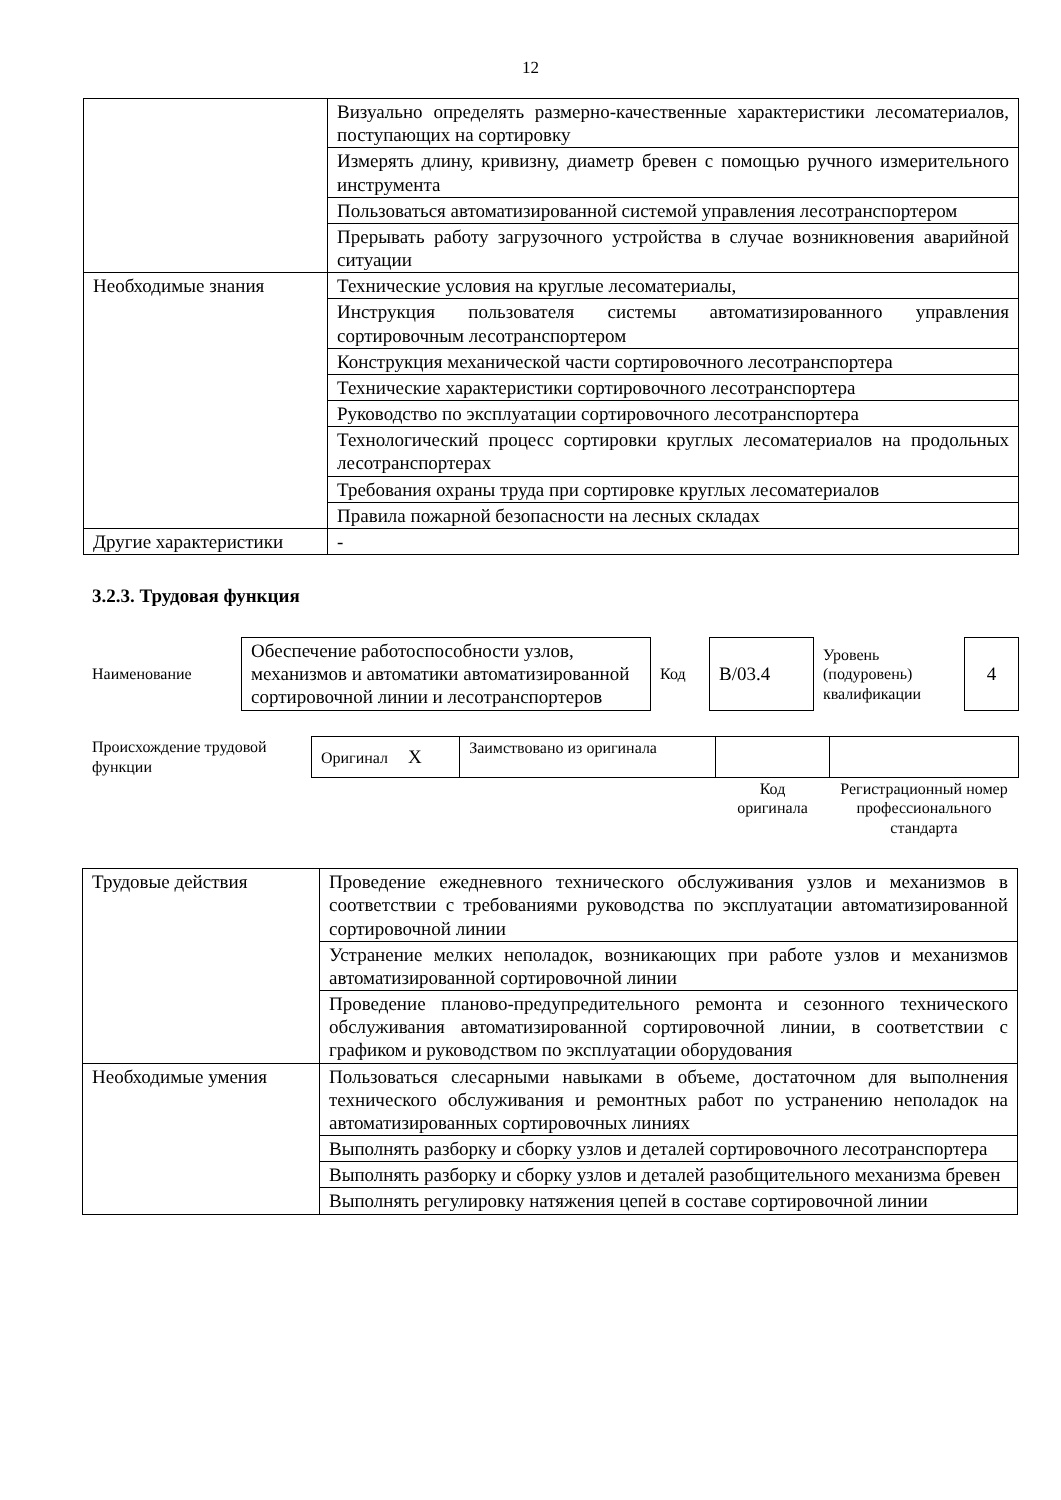12
| | Визуально определять размерно-качественные характеристики лесоматериалов, поступающих на сортировку |
| | Измерять длину, кривизну, диаметр бревен с помощью ручного измерительного инструмента |
| | Пользоваться автоматизированной системой управления лесотранспортером |
| | Прерывать работу загрузочного устройства в случае возникновения аварийной ситуации |
| Необходимые знания | Технические условия на круглые лесоматериалы, |
| | Инструкция пользователя системы автоматизированного управления сортировочным лесотранспортером |
| | Конструкция механической части сортировочного лесотранспортера |
| | Технические характеристики сортировочного лесотранспортера |
| | Руководство по эксплуатации сортировочного лесотранспортера |
| | Технологический процесс сортировки круглых лесоматериалов на продольных лесотранспортерах |
| | Требования охраны труда при сортировке круглых лесоматериалов |
| | Правила пожарной безопасности на лесных складах |
| Другие характеристики | - |
3.2.3. Трудовая функция
| Наименование | Обеспечение работоспособности узлов, механизмов и автоматики автоматизированной сортировочной линии и лесотранспортеров | Код | B/03.4 | Уровень (подуровень) квалификации | 4 |
| Происхождение трудовой функции | Оригинал X | Заимствовано из оригинала | | |
| | | | Код оригинала | Регистрационный номер профессионального стандарта |
| Трудовые действия | Проведение ежедневного технического обслуживания узлов и механизмов в соответствии с требованиями руководства по эксплуатации автоматизированной сортировочной линии |
| | Устранение мелких неполадок, возникающих при работе узлов и механизмов автоматизированной сортировочной линии |
| | Проведение планово-предупредительного ремонта и сезонного технического обслуживания автоматизированной сортировочной линии, в соответствии с графиком и руководством по эксплуатации оборудования |
| Необходимые умения | Пользоваться слесарными навыками в объеме, достаточном для выполнения технического обслуживания и ремонтных работ по устранению неполадок на автоматизированных сортировочных линиях |
| | Выполнять разборку и сборку узлов и деталей сортировочного лесотранспортера |
| | Выполнять разборку и сборку узлов и деталей разобщительного механизма бревен |
| | Выполнять регулировку натяжения цепей в составе сортировочной линии |